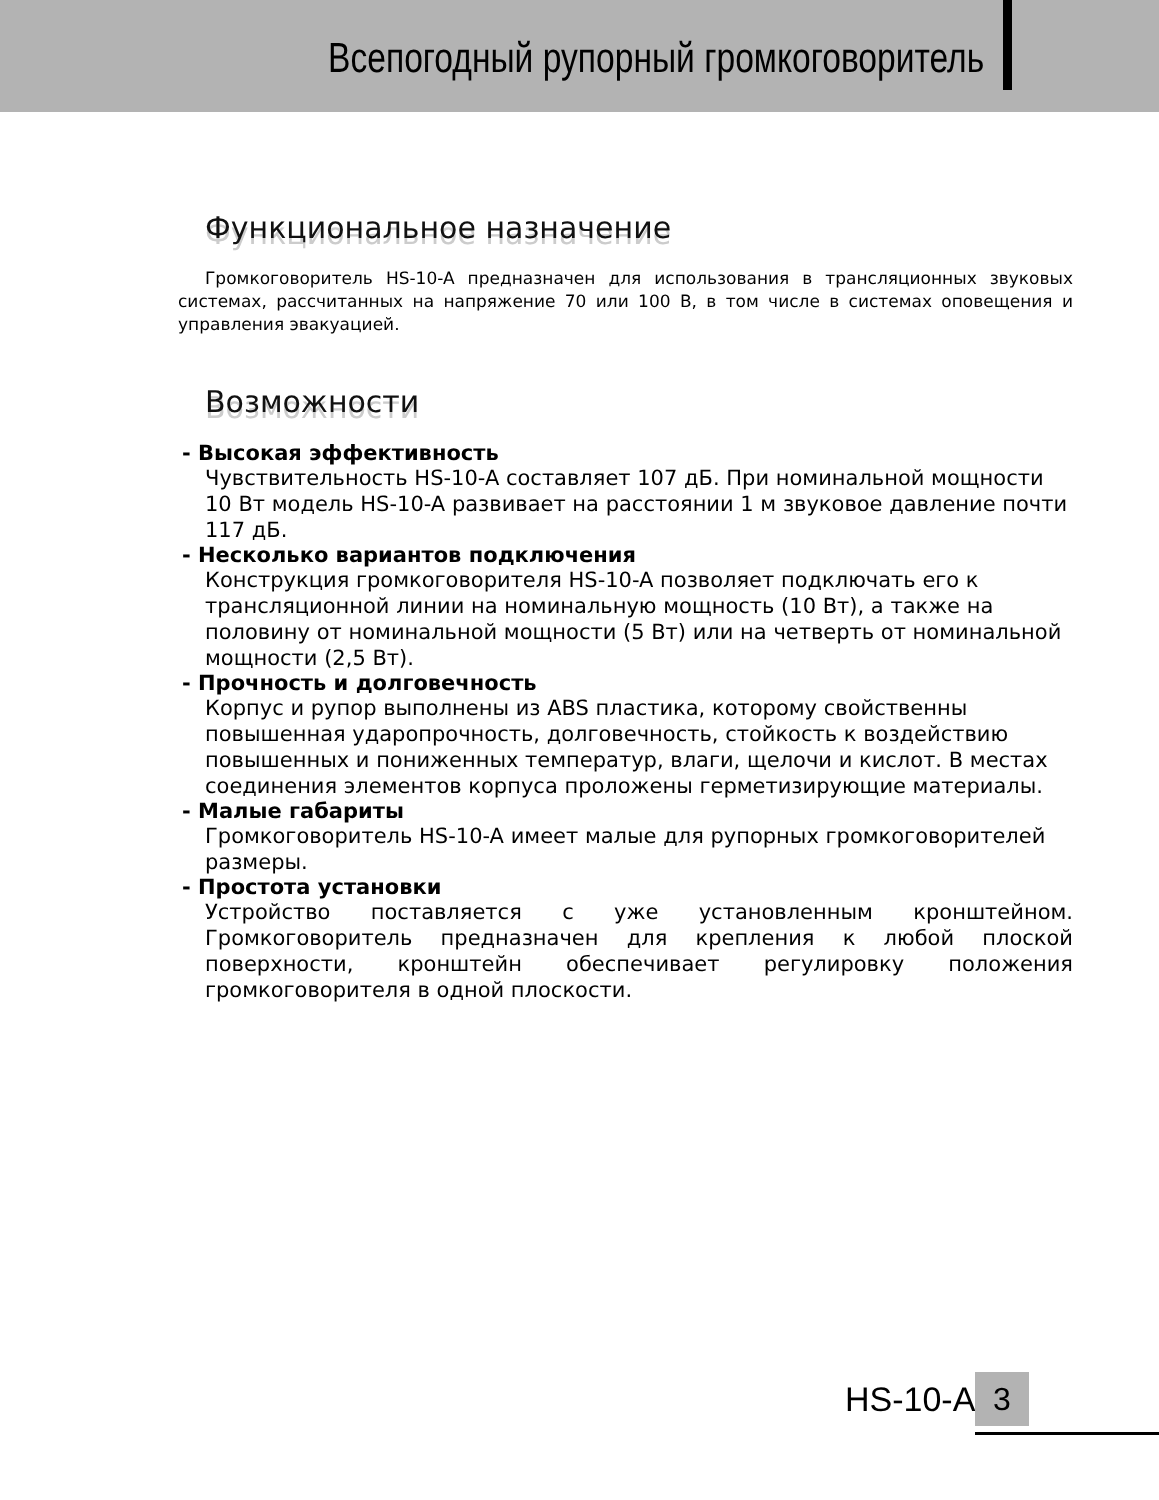Всепогодный рупорный громкоговоритель
Функциональное назначение
Громкоговоритель HS-10-A предназначен для использования в трансляционных звуковых системах, рассчитанных на напряжение 70 или 100 В, в том числе в системах оповещения и управления эвакуацией.
Возможности
- Высокая эффективность
Чувствительность HS-10-A составляет 107 дБ. При номинальной мощности 10 Вт модель HS-10-A развивает на расстоянии 1 м звуковое давление почти 117 дБ.
- Несколько вариантов подключения
Конструкция громкоговорителя HS-10-A позволяет подключать его к трансляционной линии на номинальную мощность (10 Вт), а также на половину от номинальной мощности (5 Вт) или на четверть от номинальной мощности (2,5 Вт).
- Прочность и долговечность
Корпус и рупор выполнены из ABS пластика, которому свойственны повышенная ударопрочность, долговечность, стойкость к воздействию повышенных и пониженных температур, влаги, щелочи и кислот. В местах соединения элементов корпуса проложены герметизирующие материалы.
- Малые габариты
Громкоговоритель HS-10-A имеет малые для рупорных громкоговорителей размеры.
- Простота установки
Устройство поставляется с уже установленным кронштейном. Громкоговоритель предназначен для крепления к любой плоской поверхности, кронштейн обеспечивает регулировку положения громкоговорителя в одной плоскости.
HS-10-A 3